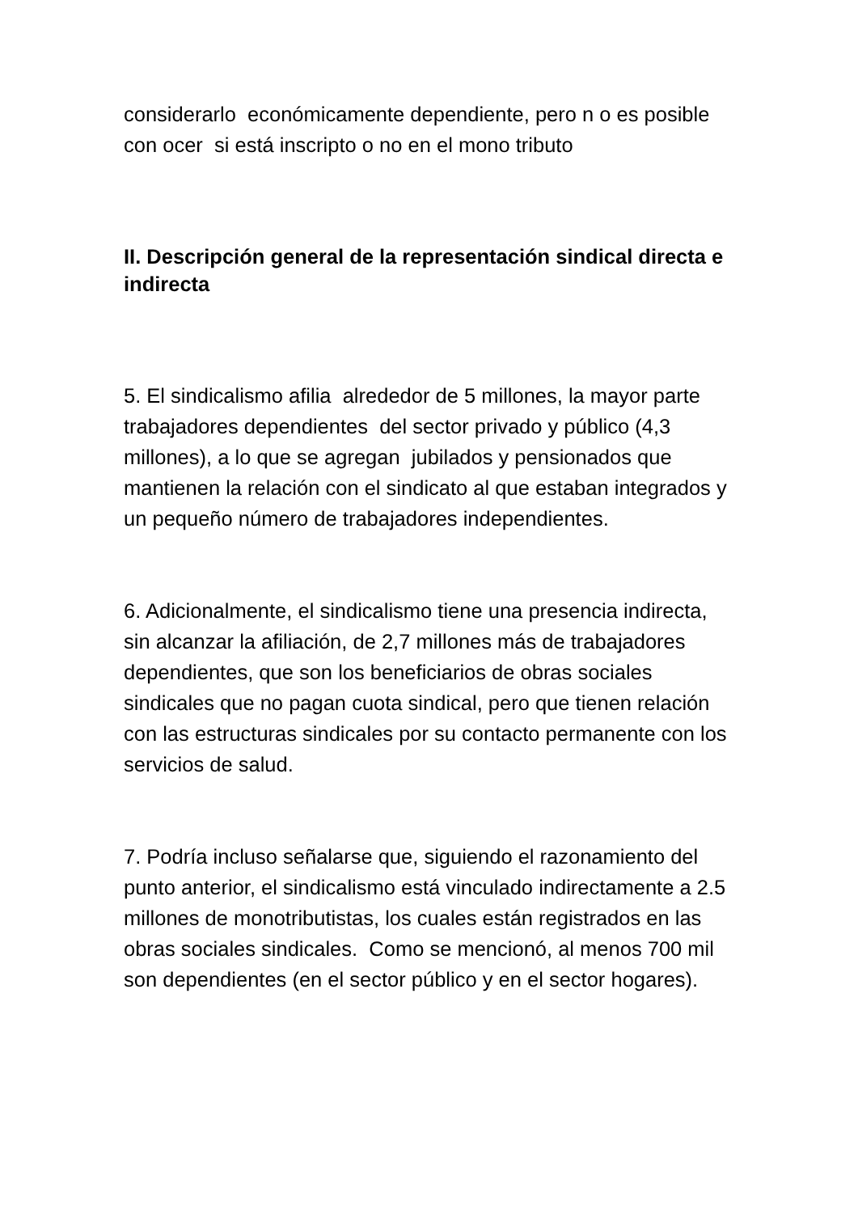considerarlo económicamente dependiente, pero n o es posible con ocer si está inscripto o no en el mono tributo
II. Descripción general de la representación sindical directa e indirecta
5. El sindicalismo afilia alrededor de 5 millones, la mayor parte trabajadores dependientes del sector privado y público (4,3 millones), a lo que se agregan jubilados y pensionados que mantienen la relación con el sindicato al que estaban integrados y un pequeño número de trabajadores independientes.
6. Adicionalmente, el sindicalismo tiene una presencia indirecta, sin alcanzar la afiliación, de 2,7 millones más de trabajadores dependientes, que son los beneficiarios de obras sociales sindicales que no pagan cuota sindical, pero que tienen relación con las estructuras sindicales por su contacto permanente con los servicios de salud.
7. Podría incluso señalarse que, siguiendo el razonamiento del punto anterior, el sindicalismo está vinculado indirectamente a 2.5 millones de monotributistas, los cuales están registrados en las obras sociales sindicales. Como se mencionó, al menos 700 mil son dependientes (en el sector público y en el sector hogares).